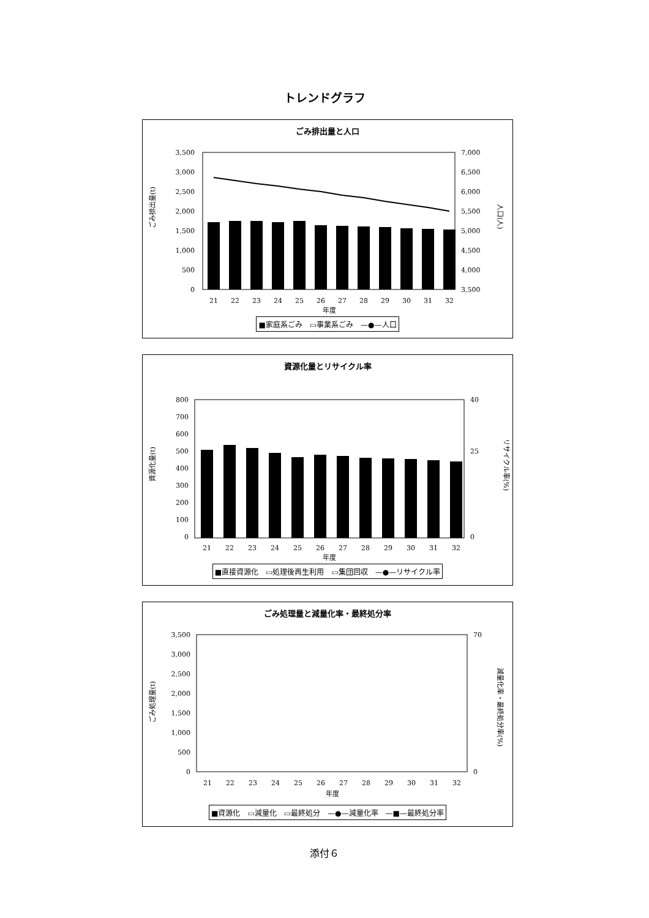トレンドグラフ
ごみ排出量と人口
ごみ排出量(t)
3,500
3,000
2,500
2,000
1,500
1,000
500
0
7,000
6,500
6,000
5,500
5,000
4,500
4,000
3,500
人口(人)
21
22
23
24
25
26
27
28
29
30
31
32
年度
■家庭系ごみ　▭事業系ごみ　—●—人口
資源化量とリサイクル率
資源化量(t)
800
700
600
500
400
300
200
100
0
40
0
25
リサイクル率(%)
21
22
23
24
25
26
27
28
29
30
31
32
年度
■直接資源化　▭処理後再生利用　▭集団回収　—●—リサイクル率
ごみ処理量と減量化率・最終処分率
ごみ処理量(t)
3,500
3,000
2,500
2,000
1,500
1,000
500
0
70
0
減量化率・最終処分率(%)
21
22
23
24
25
26
27
28
29
30
31
32
年度
■資源化　▭減量化　▭最終処分　—●—減量化率　—■—最終処分率
添付６